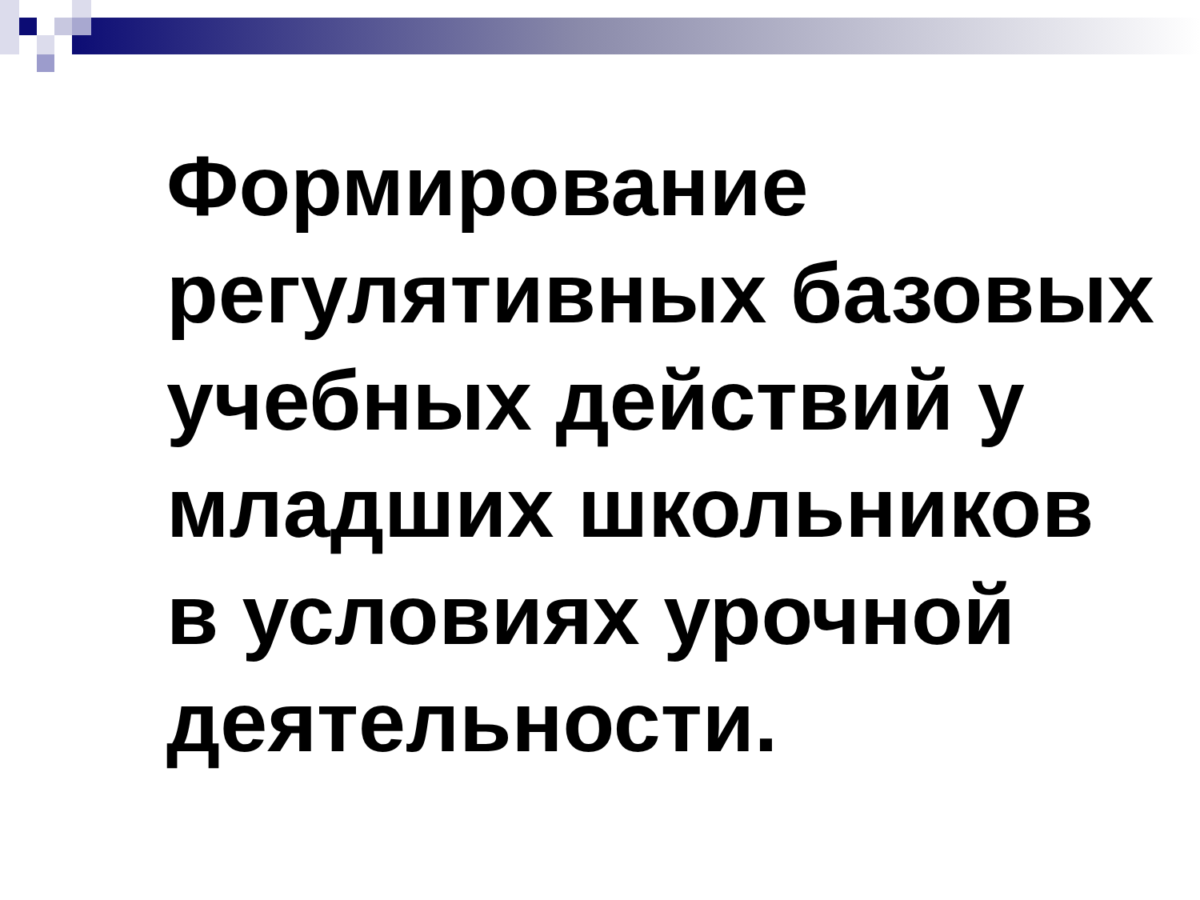Формирование регулятивных базовых учебных действий у младших школьников в условиях урочной деятельности.